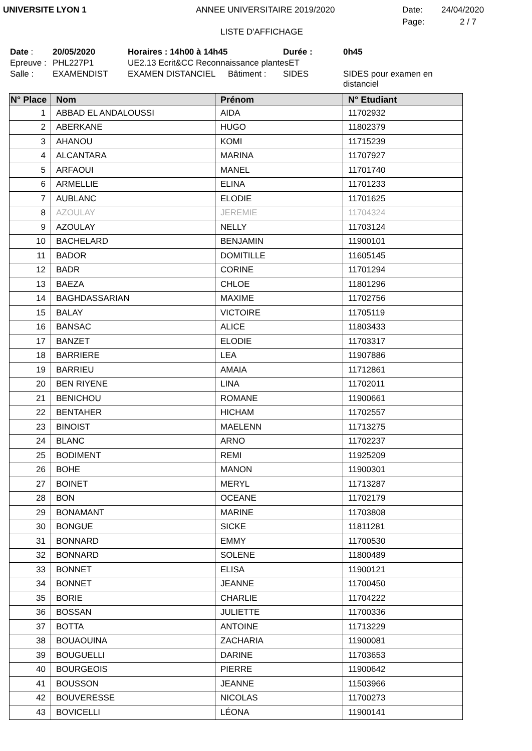UNIVERSITE LYON 1 ANNEE UNIVERSITAIRE 2019/2020 Date: 24/04/2020
LISTE D'AFFICHAGE
Page: 2 / 7
Date :
20/05/2020
Horaires : 14h00 à 14h45
Durée :
0h45
Epreuve :
PHL227P1
UE2.13 Ecrit&CC Reconnaissance plantesET
Salle :
EXAMENDIST
EXAMEN DISTANCIEL
Bâtiment :
SIDES
SIDES pour examen en distanciel
| N° Place | Nom | Prénom | N° Etudiant |
| --- | --- | --- | --- |
| 1 | ABBAD EL ANDALOUSSI | AIDA | 11702932 |
| 2 | ABERKANE | HUGO | 11802379 |
| 3 | AHANOU | KOMI | 11715239 |
| 4 | ALCANTARA | MARINA | 11707927 |
| 5 | ARFAOUI | MANEL | 11701740 |
| 6 | ARMELLIE | ELINA | 11701233 |
| 7 | AUBLANC | ELODIE | 11701625 |
| 8 | AZOULAY | JEREMIE | 11704324 |
| 9 | AZOULAY | NELLY | 11703124 |
| 10 | BACHELARD | BENJAMIN | 11900101 |
| 11 | BADOR | DOMITILLE | 11605145 |
| 12 | BADR | CORINE | 11701294 |
| 13 | BAEZA | CHLOE | 11801296 |
| 14 | BAGHDASSARIAN | MAXIME | 11702756 |
| 15 | BALAY | VICTOIRE | 11705119 |
| 16 | BANSAC | ALICE | 11803433 |
| 17 | BANZET | ELODIE | 11703317 |
| 18 | BARRIERE | LEA | 11907886 |
| 19 | BARRIEU | AMAIA | 11712861 |
| 20 | BEN RIYENE | LINA | 11702011 |
| 21 | BENICHOU | ROMANE | 11900661 |
| 22 | BENTAHER | HICHAM | 11702557 |
| 23 | BINOIST | MAELENN | 11713275 |
| 24 | BLANC | ARNO | 11702237 |
| 25 | BODIMENT | REMI | 11925209 |
| 26 | BOHE | MANON | 11900301 |
| 27 | BOINET | MERYL | 11713287 |
| 28 | BON | OCEANE | 11702179 |
| 29 | BONAMANT | MARINE | 11703808 |
| 30 | BONGUE | SICKE | 11811281 |
| 31 | BONNARD | EMMY | 11700530 |
| 32 | BONNARD | SOLENE | 11800489 |
| 33 | BONNET | ELISA | 11900121 |
| 34 | BONNET | JEANNE | 11700450 |
| 35 | BORIE | CHARLIE | 11704222 |
| 36 | BOSSAN | JULIETTE | 11700336 |
| 37 | BOTTA | ANTOINE | 11713229 |
| 38 | BOUAOUINA | ZACHARIA | 11900081 |
| 39 | BOUGUELLI | DARINE | 11703653 |
| 40 | BOURGEOIS | PIERRE | 11900642 |
| 41 | BOUSSON | JEANNE | 11503966 |
| 42 | BOUVERESSE | NICOLAS | 11700273 |
| 43 | BOVICELLI | LÉONA | 11900141 |